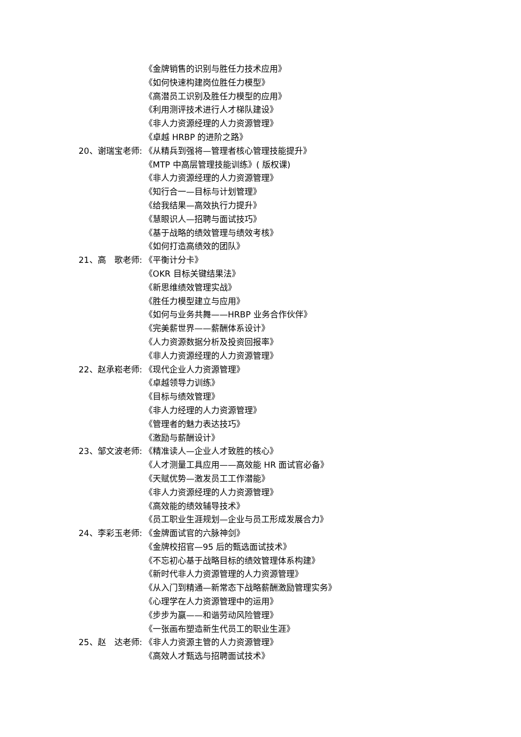《金牌销售的识别与胜任力技术应用》
《如何快速构建岗位胜任力模型》
《高潜员工识别及胜任力模型的应用》
《利用测评技术进行人才梯队建设》
《非人力资源经理的人力资源管理》
《卓越 HRBP 的进阶之路》
20、谢瑞宝老师: 《从精兵到强将—管理者核心管理技能提升》
《MTP 中高层管理技能训练》( 版权课)
《非人力资源经理的人力资源管理》
《知行合一—目标与计划管理》
《给我结果—高效执行力提升》
《慧眼识人—招聘与面试技巧》
《基于战略的绩效管理与绩效考核》
《如何打造高绩效的团队》
21、高　歌老师: 《平衡计分卡》
《OKR 目标关键结果法》
《新思维绩效管理实战》
《胜任力模型建立与应用》
《如何与业务共舞——HRBP 业务合作伙伴》
《完美薪世界——薪酬体系设计》
《人力资源数据分析及投资回报率》
《非人力资源经理的人力资源管理》
22、赵承崧老师: 《现代企业人力资源管理》
《卓越领导力训练》
《目标与绩效管理》
《非人力经理的人力资源管理》
《管理者的魅力表达技巧》
《激励与薪酬设计》
23、邹文波老师: 《精准读人—企业人才致胜的核心》
《人才测量工具应用——高效能 HR 面试官必备》
《天赋优势—激发员工工作潜能》
《非人力资源经理的人力资源管理》
《高效能的绩效辅导技术》
《员工职业生涯规划—企业与员工形成发展合力》
24、李彩玉老师: 《金牌面试官的六脉神剑》
《金牌校招官—95 后的甄选面试技术》
《不忘初心基于战略目标的绩效管理体系构建》
《新时代非人力资源管理的人力资源管理》
《从入门到精通—新常态下战略薪酬激励管理实务》
《心理学在人力资源管理中的运用》
《步步为赢——和谐劳动风险管理》
《一张画布塑造新生代员工的职业生涯》
25、赵　达老师: 《非人力资源主管的人力资源管理》
《高效人才甄选与招聘面试技术》